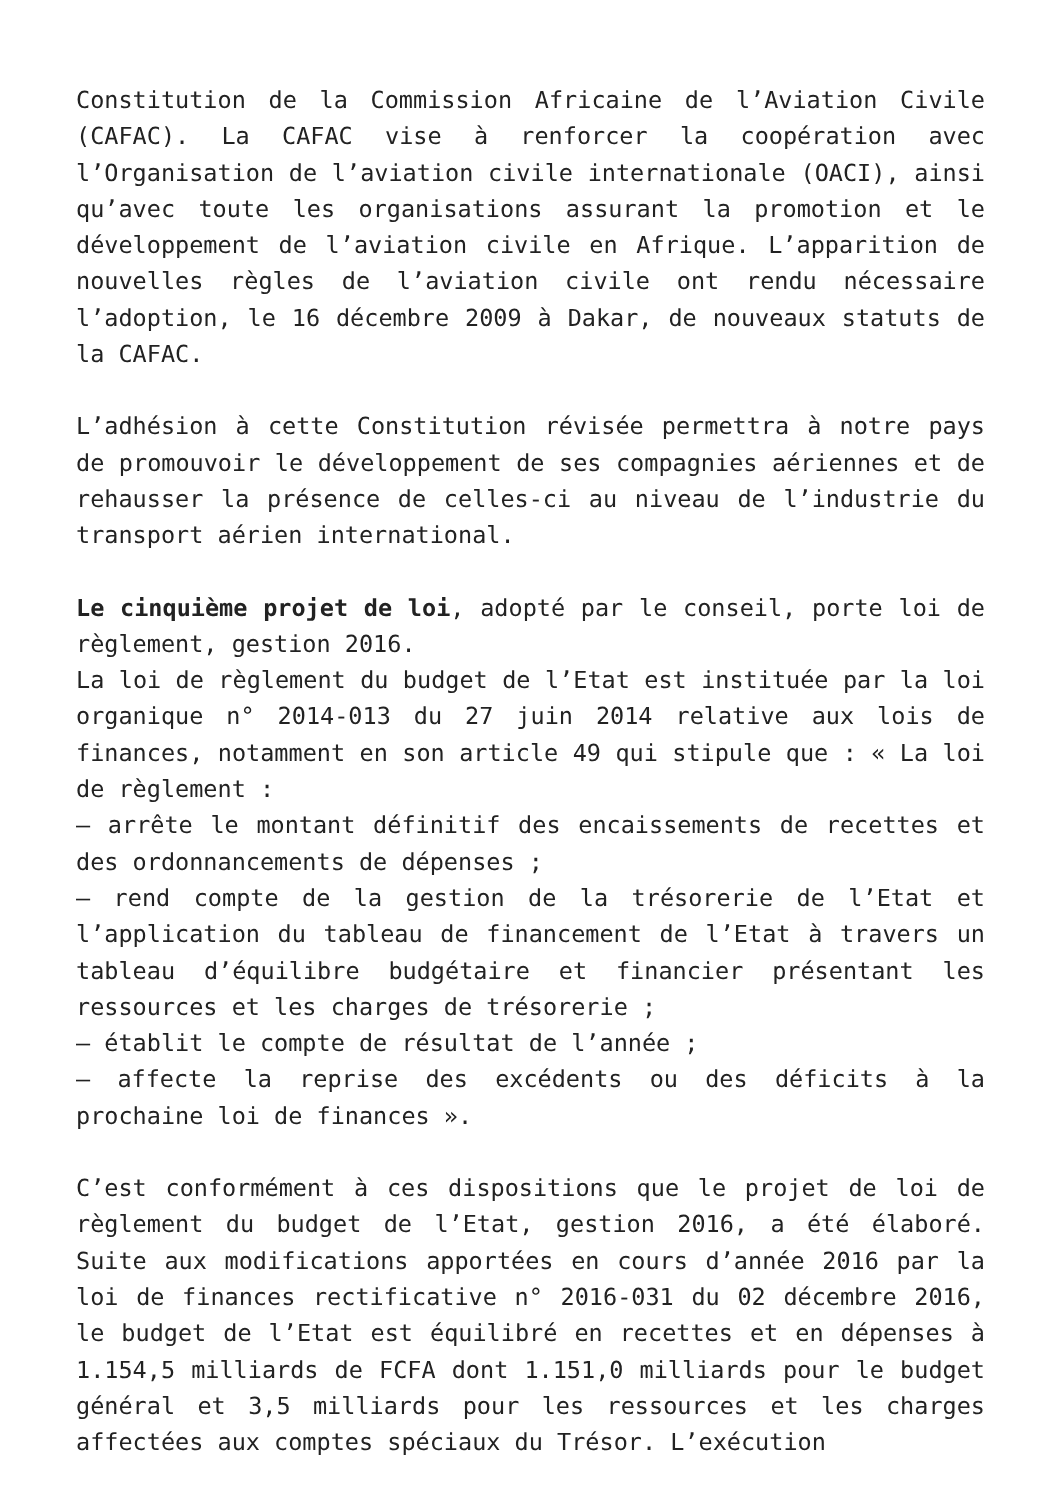Constitution de la Commission Africaine de l’Aviation Civile (CAFAC). La CAFAC vise à renforcer la coopération avec l’Organisation de l’aviation civile internationale (OACI), ainsi qu’avec toute les organisations assurant la promotion et le développement de l’aviation civile en Afrique. L’apparition de nouvelles règles de l’aviation civile ont rendu nécessaire l’adoption, le 16 décembre 2009 à Dakar, de nouveaux statuts de la CAFAC.
L’adhésion à cette Constitution révisée permettra à notre pays de promouvoir le développement de ses compagnies aériennes et de rehausser la présence de celles-ci au niveau de l’industrie du transport aérien international.
Le cinquième projet de loi, adopté par le conseil, porte loi de règlement, gestion 2016.
La loi de règlement du budget de l’Etat est instituée par la loi organique n° 2014-013 du 27 juin 2014 relative aux lois de finances, notamment en son article 49 qui stipule que : « La loi de règlement :
– arrête le montant définitif des encaissements de recettes et des ordonnancements de dépenses ;
– rend compte de la gestion de la trésorerie de l’Etat et l’application du tableau de financement de l’Etat à travers un tableau d’équilibre budgétaire et financier présentant les ressources et les charges de trésorerie ;
– établit le compte de résultat de l’année ;
– affecte la reprise des excédents ou des déficits à la prochaine loi de finances ».
C’est conformément à ces dispositions que le projet de loi de règlement du budget de l’Etat, gestion 2016, a été élaboré. Suite aux modifications apportées en cours d’année 2016 par la loi de finances rectificative n° 2016-031 du 02 décembre 2016, le budget de l’Etat est équilibré en recettes et en dépenses à 1.154,5 milliards de FCFA dont 1.151,0 milliards pour le budget général et 3,5 milliards pour les ressources et les charges affectées aux comptes spéciaux du Trésor. L’exécution